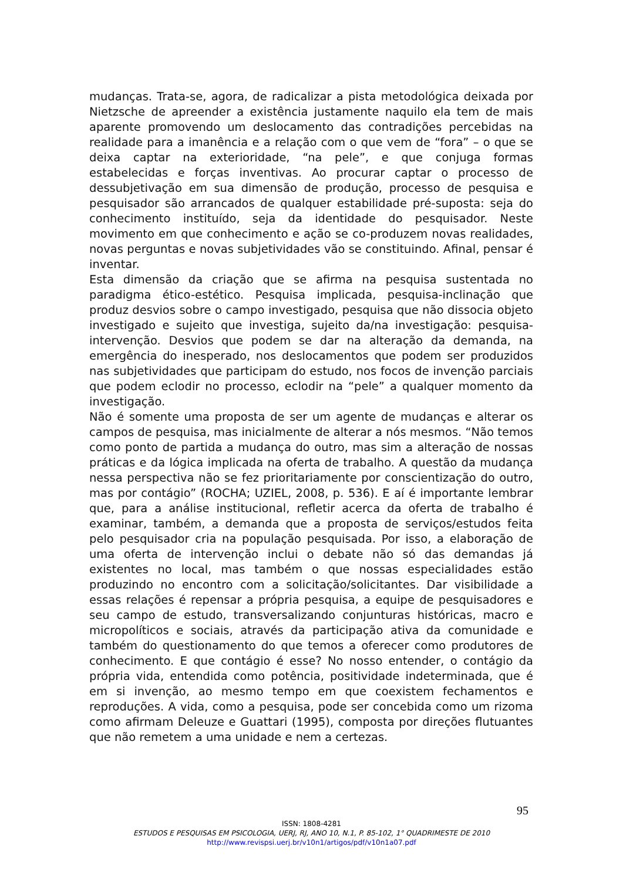mudanças. Trata-se, agora, de radicalizar a pista metodológica deixada por Nietzsche de apreender a existência justamente naquilo ela tem de mais aparente promovendo um deslocamento das contradições percebidas na realidade para a imanência e a relação com o que vem de “fora” – o que se deixa captar na exterioridade, “na pele”, e que conjuga formas estabelecidas e forças inventivas. Ao procurar captar o processo de dessubjetivação em sua dimensão de produção, processo de pesquisa e pesquisador são arrancados de qualquer estabilidade pré-suposta: seja do conhecimento instituído, seja da identidade do pesquisador. Neste movimento em que conhecimento e ação se co-produzem novas realidades, novas perguntas e novas subjetividades vão se constituindo. Afinal, pensar é inventar.
Esta dimensão da criação que se afirma na pesquisa sustentada no paradigma ético-estético. Pesquisa implicada, pesquisa-inclinação que produz desvios sobre o campo investigado, pesquisa que não dissocia objeto investigado e sujeito que investiga, sujeito da/na investigação: pesquisa-intervenção. Desvios que podem se dar na alteração da demanda, na emergência do inesperado, nos deslocamentos que podem ser produzidos nas subjetividades que participam do estudo, nos focos de invenção parciais que podem eclodir no processo, eclodir na “pele” a qualquer momento da investigação.
Não é somente uma proposta de ser um agente de mudanças e alterar os campos de pesquisa, mas inicialmente de alterar a nós mesmos. “Não temos como ponto de partida a mudança do outro, mas sim a alteração de nossas práticas e da lógica implicada na oferta de trabalho. A questão da mudança nessa perspectiva não se fez prioritariamente por conscientização do outro, mas por contágio” (ROCHA; UZIEL, 2008, p. 536). E aí é importante lembrar que, para a análise institucional, refletir acerca da oferta de trabalho é examinar, também, a demanda que a proposta de serviços/estudos feita pelo pesquisador cria na população pesquisada. Por isso, a elaboração de uma oferta de intervenção inclui o debate não só das demandas já existentes no local, mas também o que nossas especialidades estão produzindo no encontro com a solicitação/solicitantes. Dar visibilidade a essas relações é repensar a própria pesquisa, a equipe de pesquisadores e seu campo de estudo, transversalizando conjunturas históricas, macro e micropolíticos e sociais, através da participação ativa da comunidade e também do questionamento do que temos a oferecer como produtores de conhecimento. E que contágio é esse? No nosso entender, o contágio da própria vida, entendida como potência, positividade indeterminada, que é em si invenção, ao mesmo tempo em que coexistem fechamentos e reproduções. A vida, como a pesquisa, pode ser concebida como um rizoma como afirmam Deleuze e Guattari (1995), composta por direções flutuantes que não remetem a uma unidade e nem a certezas.
95
ISSN: 1808-4281
ESTUDOS E PESQUISAS EM PSICOLOGIA, UERJ, RJ, ANO 10, N.1, P. 85-102, 1° QUADRIMESTE DE 2010
http://www.revispsi.uerj.br/v10n1/artigos/pdf/v10n1a07.pdf